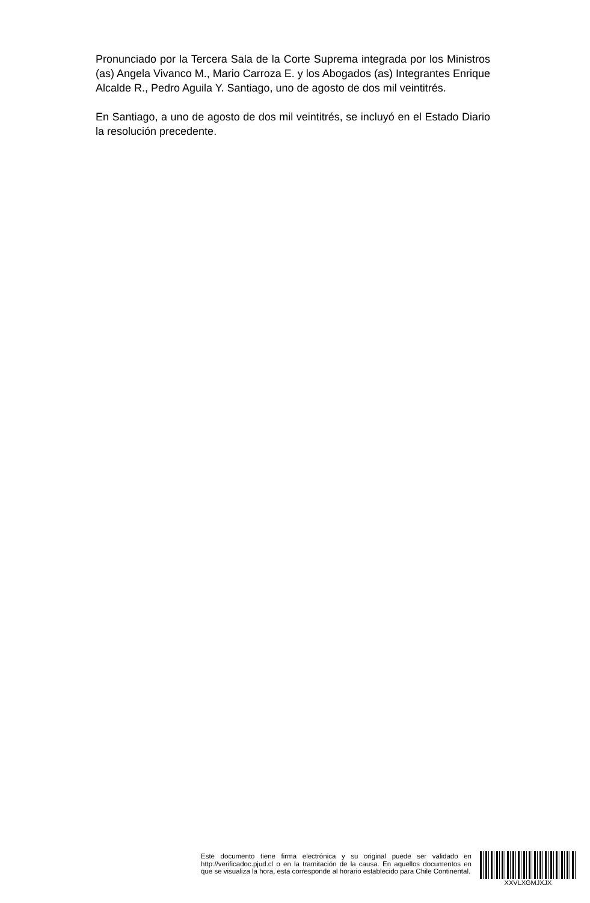Pronunciado por la Tercera Sala de la Corte Suprema integrada por los Ministros (as) Angela Vivanco M., Mario Carroza E. y los Abogados (as) Integrantes Enrique Alcalde R., Pedro Aguila Y. Santiago, uno de agosto de dos mil veintitrés.
En Santiago, a uno de agosto de dos mil veintitrés, se incluyó en el Estado Diario la resolución precedente.
Este documento tiene firma electrónica y su original puede ser validado en http://verificadoc.pjud.cl o en la tramitación de la causa. En aquellos documentos en que se visualiza la hora, esta corresponde al horario establecido para Chile Continental.
XXVLXGMJXJX